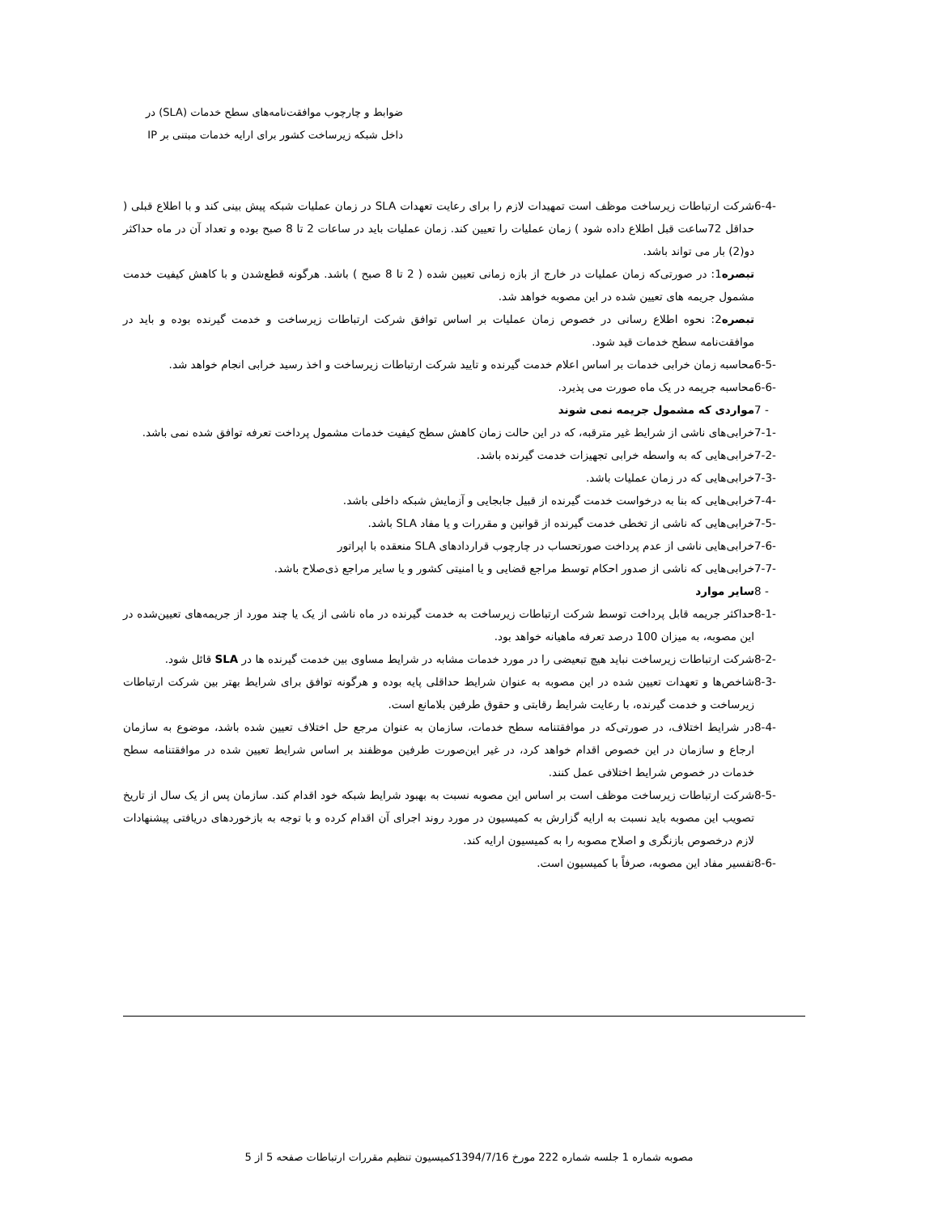ضوابط و چارچوب موافقت‌نامه‌های سطح خدمات (SLA) در
داخل شبکه زیرساخت کشور برای ارایه خدمات مبتنی بر IP
6-4- شرکت ارتباطات زیرساخت موظف است تمهیدات لازم را برای رعایت تعهدات SLA در زمان عملیات شبکه پیش بینی کند و با اطلاع قبلی ( حداقل 72ساعت قبل اطلاع داده شود ) زمان عملیات را تعیین کند. زمان عملیات باید در ساعات 2 تا 8 صبح بوده و تعداد آن در ماه حداکثر دو(2) بار می تواند باشد.
تبصره1: در صورتی‌که زمان عملیات در خارج از بازه زمانی تعیین شده ( 2 تا 8 صبح ) باشد. هرگونه قطع‌شدن و با کاهش کیفیت خدمت مشمول جریمه های تعیین شده در این مصوبه خواهد شد.
تبصره2: نحوه اطلاع رسانی در خصوص زمان عملیات بر اساس توافق شرکت ارتباطات زیرساخت و خدمت گیرنده بوده و باید در موافقت‌نامه سطح خدمات قید شود.
6-5- محاسبه زمان خرابی خدمات بر اساس اعلام خدمت گیرنده و تایید شرکت ارتباطات زیرساخت و اخذ رسید خرابی انجام خواهد شد.
6-6- محاسبه جریمه در یک ماه صورت می پذیرد.
7 - مواردی که مشمول جریمه نمی شوند
7-1- خرابی‌های ناشی از شرایط غیر مترقبه، که در این حالت زمان کاهش سطح کیفیت خدمات مشمول پرداخت تعرفه توافق شده نمی باشد.
7-2- خرابی‌هایی که به واسطه خرابی تجهیزات خدمت گیرنده باشد.
7-3- خرابی‌هایی که در زمان عملیات باشد.
7-4- خرابی‌هایی که بنا به درخواست خدمت گیرنده از قبیل جابجایی و آزمایش شبکه داخلی باشد.
7-5- خرابی‌هایی که ناشی از تخطی خدمت گیرنده از قوانین و مقررات و یا مفاد SLA باشد.
7-6- خرابی‌هایی ناشی از عدم پرداخت صورتحساب در چارچوب قراردادهای SLA منعقده با اپراتور
7-7- خرابی‌هایی که ناشی از صدور احکام توسط مراجع قضایی و یا امنیتی کشور و یا سایر مراجع ذی‌صلاح باشد.
8 - سایر موارد
8-1- حداکثر جریمه قابل پرداخت توسط شرکت ارتباطات زیرساخت به خدمت گیرنده در ماه ناشی از یک یا چند مورد از جریمه‌های تعیین‌شده در این مصوبه، به میزان 100 درصد تعرفه ماهیانه خواهد بود.
8-2- شرکت ارتباطات زیرساخت نباید هیچ تبعیضی را در مورد خدمات مشابه در شرایط مساوی بین خدمت گیرنده ها در SLA قائل شود.
8-3- شاخص‌ها و تعهدات تعیین شده در این مصوبه به عنوان شرایط حداقلی پایه بوده و هرگونه توافق برای شرایط بهتر بین شرکت ارتباطات زیرساخت و خدمت گیرنده، با رعایت شرایط رقابتی و حقوق طرفین بلامانع است.
8-4- در شرایط اختلاف، در صورتی‌که در موافقتنامه سطح خدمات، سازمان به عنوان مرجع حل اختلاف تعیین شده باشد، موضوع به سازمان ارجاع و سازمان در این خصوص اقدام خواهد کرد، در غیر این‌صورت طرفین موظفند بر اساس شرایط تعیین شده در موافقتنامه سطح خدمات در خصوص شرایط اختلافی عمل کنند.
8-5- شرکت ارتباطات زیرساخت موظف است بر اساس این مصوبه نسبت به بهبود شرایط شبکه خود اقدام کند. سازمان پس از یک سال از تاریخ تصویب این مصوبه باید نسبت به ارایه گزارش به کمیسیون در مورد روند اجرای آن اقدام کرده و با توجه به بازخوردهای دریافتی پیشنهادات لازم درخصوص بازنگری و اصلاح مصوبه را به کمیسیون ارایه کند.
8-6- تفسیر مفاد این مصوبه، صرفاً با کمیسیون است.
مصوبه شماره 1 جلسه شماره 222 مورخ 1394/7/16کمیسیون تنظیم مقررات ارتباطات صفحه 5 از 5